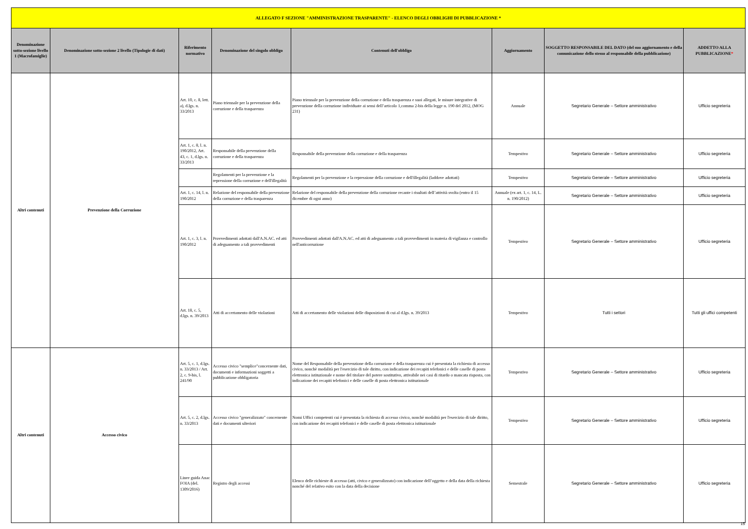| ALLEGATO F SEZIONE "AMMINISTRAZIONE TRASPARENTE" - ELENCO DEGLI OBBLIGHI DI PUBBLICAZIONE * | | | | | | | |
| Denominazione sotto-sezione livello 1 (Macrofamiglie) | Denominazione sotto-sezione 2 livello (Tipologie di dati) | Riferimento normativo | Denominazione del singolo obbligo | Contenuti dell'obbligo | Aggiornamento | SOGGETTO RESPONSABILE DEL DATO (del suo aggiornamento e della comunicazione dello stesso al responsabile della pubblicazione) | ADDETTO ALLA PUBBLICAZIONE * |
| Altri contenuti | Prevenzione della Corruzione | Art. 10, c. 8, lett. a), d.lgs. n. 33/2013 | Piano triennale per la prevenzione della corruzione e della trasparenza | Piano triennale per la prevenzione della corruzione e della trasparenza e suoi allegati, le misure integrative di prevenzione della corruzione individuate ai sensi dell’articolo 1,comma 2-bis della legge n. 190 del 2012, (MOG 231) | Annuale | Segretario Generale – Settore amministrativo | Ufficio segreteria |
| | | Art. 1, c. 8, l. n. 190/2012, Art. 43, c. 1, d.lgs. n. 33/2013 | Responsabile della prevenzione della corruzione e della trasparenza | Responsabile della prevenzione della corruzione e della trasparenza | Tempestivo | Segretario Generale – Settore amministrativo | Ufficio segreteria |
| | | | Regolamenti per la prevenzione e la repressione della corruzione e dell'illegalità | Regolamenti per la prevenzione e la repressione della corruzione e dell'illegalità (laddove adottati) | Tempestivo | Segretario Generale – Settore amministrativo | Ufficio segreteria |
| | | Art. 1, c. 14, l. n. 190/2012 | Relazione del responsabile della prevenzione della corruzione e della trasparenza | Relazione del responsabile della prevenzione della corruzione recante i risultati dell’attività svolta (entro il 15 dicembre di ogni anno) | Annuale (ex art. 1, c. 14, L. n. 190/2012) | Segretario Generale – Settore amministrativo | Ufficio segreteria |
| | | Art. 1, c. 3, l. n. 190/2012 | Provvedimenti adottati dall'A.N.AC. ed atti di adeguamento a tali provvedimenti | Provvedimenti adottati dall'A.N.AC. ed atti di adeguamento a tali provvedimenti in materia di vigilanza e controllo nell'anticorruzione | Tempestivo | Segretario Generale – Settore amministrativo | Ufficio segreteria |
| | | Art. 18, c. 5, d.lgs. n. 39/2013 | Atti di accertamento delle violazioni | Atti di accertamento delle violazioni delle disposizioni di cui al d.lgs. n. 39/2013 | Tempestivo | Tutti i settori | Tutti gli uffici competenti |
| Altri contenuti | Accesso civico | Art. 5, c. 1, d.lgs. n. 33/2013 / Art. 2, c. 9-bis, l. 241/90 | Accesso civico "semplice"concernente dati, documenti e informazioni soggetti a pubblicazione obbligatoria | Nome del Responsabile della prevenzione della corruzione e della trasparenza cui è presentata la richiesta di accesso civico, nonchè modalità per l'esercizio di tale diritto, con indicazione dei recapiti telefonici e delle caselle di posta elettronica istituzionale e nome del titolare del potere sostitutivo, attivabile nei casi di ritardo o mancata risposta, con indicazione dei recapiti telefonici e delle caselle di posta elettronica istituzionale | Tempestivo | Segretario Generale – Settore amministrativo | Ufficio segreteria |
| | | Art. 5, c. 2, d.lgs. n. 33/2013 | Accesso civico "generalizzato" concernente dati e documenti ulteriori | Nomi Uffici competenti cui è presentata la richiesta di accesso civico, nonchè modalità per l'esercizio di tale diritto, con indicazione dei recapiti telefonici e delle caselle di posta elettronica istituzionale | Tempestivo | Segretario Generale – Settore amministrativo | Ufficio segreteria |
| | | Linee guida Anac FOIA (del. 1309/2016) | Registro degli accessi | Elenco delle richieste di accesso (atti, civico e generalizzato) con indicazione dell’oggetto e della data della richiesta nonché del relativo esito con la data della decisione | Semestrale | Segretario Generale – Settore amministrativo | Ufficio segreteria |
15